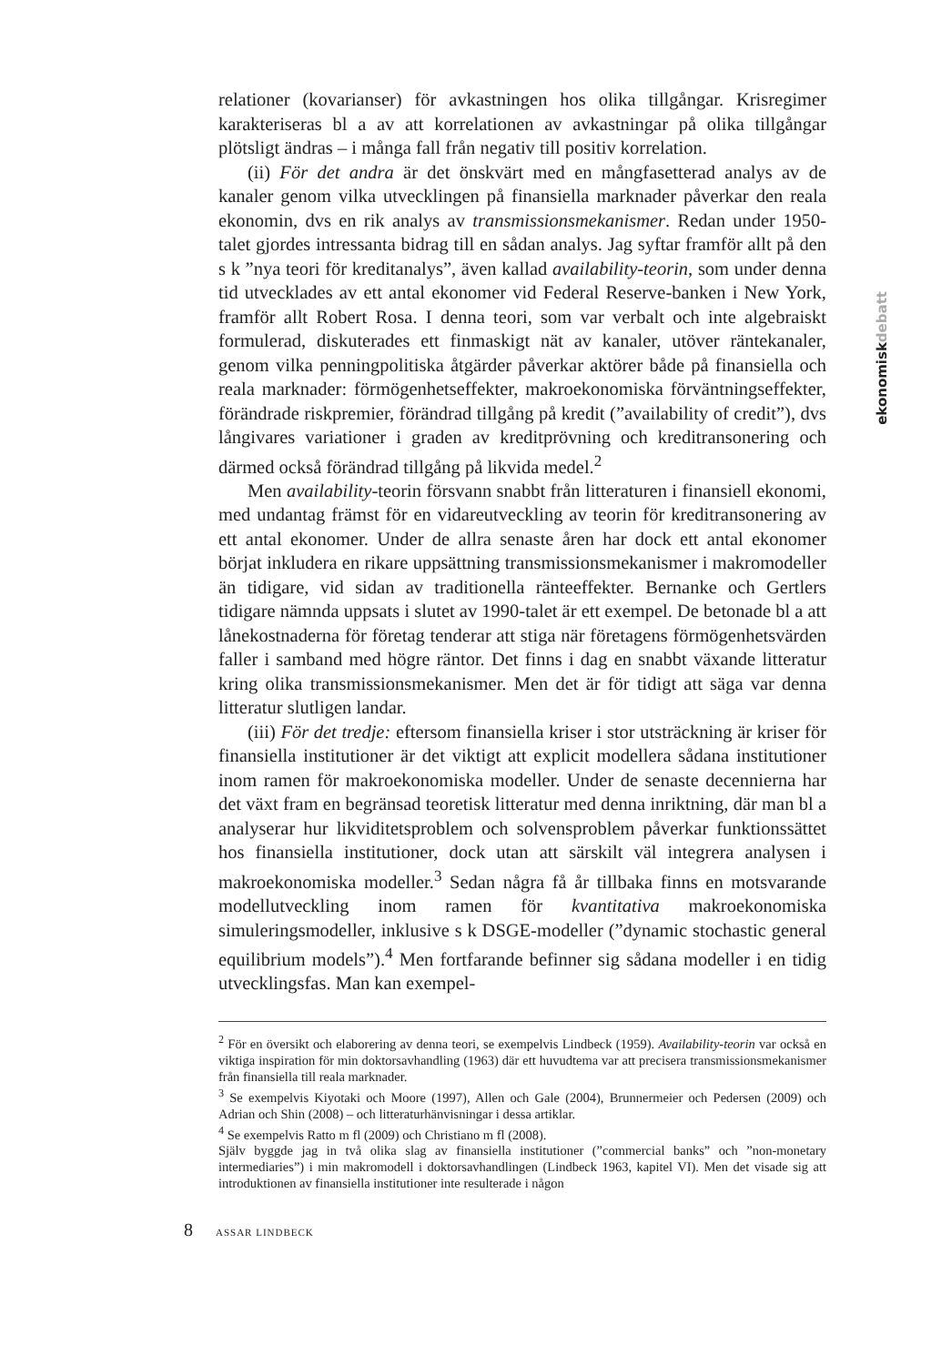relationer (kovarianser) för avkastningen hos olika tillgångar. Krisregimer karakteriseras bl a av att korrelationen av avkastningar på olika tillgångar plötsligt ändras – i många fall från negativ till positiv korrelation.
(ii) För det andra är det önskvärt med en mångfasetterad analys av de kanaler genom vilka utvecklingen på finansiella marknader påverkar den reala ekonomin, dvs en rik analys av transmissionsmekanismer. Redan under 1950-talet gjordes intressanta bidrag till en sådan analys. Jag syftar framför allt på den s k ”nya teori för kreditanalys”, även kallad availability-teorin, som under denna tid utvecklades av ett antal ekonomer vid Federal Reserve-banken i New York, framför allt Robert Rosa. I denna teori, som var verbalt och inte algebraiskt formulerad, diskuterades ett finmaskigt nät av kanaler, utöver räntekanaler, genom vilka penningpolitiska åtgärder påverkar aktörer både på finansiella och reala marknader: förmögenhetseffekter, makroekonomiska förväntningseffekter, förändrade riskpremier, förändrad tillgång på kredit (”availability of credit”), dvs långivares variationer i graden av kreditprövning och kreditransonering och därmed också förändrad tillgång på likvida medel.<sup>2</sup>
Men availability-teorin försvann snabbt från litteraturen i finansiell ekonomi, med undantag främst för en vidareutveckling av teorin för kreditransonering av ett antal ekonomer. Under de allra senaste åren har dock ett antal ekonomer börjat inkludera en rikare uppsättning transmissionsmekanismer i makromodeller än tidigare, vid sidan av traditionella ränteeffekter. Bernanke och Gertlers tidigare nämnda uppsats i slutet av 1990-talet är ett exempel. De betonade bl a att lånekostnaderna för företag tenderar att stiga när företagens förmögenhetsvärden faller i samband med högre räntor. Det finns i dag en snabbt växande litteratur kring olika transmissionsmekanismer. Men det är för tidigt att säga var denna litteratur slutligen landar.
(iii) För det tredje: eftersom finansiella kriser i stor utsträckning är kriser för finansiella institutioner är det viktigt att explicit modellera sådana institutioner inom ramen för makroekonomiska modeller. Under de senaste decennierna har det växt fram en begränsad teoretisk litteratur med denna inriktning, där man bl a analyserar hur likviditetsproblem och solvensproblem påverkar funktionssättet hos finansiella institutioner, dock utan att särskilt väl integrera analysen i makroekonomiska modeller.<sup>3</sup> Sedan några få år tillbaka finns en motsvarande modellutveckling inom ramen för kvantitativa makroekonomiska simuleringsmodeller, inklusive s k DSGE-modeller (”dynamic stochastic general equilibrium models”).<sup>4</sup> Men fortfarande befinner sig sådana modeller i en tidig utvecklingsfas. Man kan exempel-
<sup>2</sup> För en översikt och elaborering av denna teori, se exempelvis Lindbeck (1959). Availability-teorin var också en viktiga inspiration för min doktorsavhandling (1963) där ett huvudtema var att precisera transmissionsmekanismer från finansiella till reala marknader.
<sup>3</sup> Se exempelvis Kiyotaki och Moore (1997), Allen och Gale (2004), Brunnermeier och Pedersen (2009) och Adrian och Shin (2008) – och litteraturhänvisningar i dessa artiklar.
<sup>4</sup> Se exempelvis Ratto m fl (2009) och Christiano m fl (2008).
Själv byggde jag in två olika slag av finansiella institutioner (”commercial banks” och ”non-monetary intermediaries”) i min makromodell i doktorsavhandlingen (Lindbeck 1963, kapitel VI). Men det visade sig att introduktionen av finansiella institutioner inte resulterade i någon
ekonomiskdebatt
8 ASSAR LINDBECK